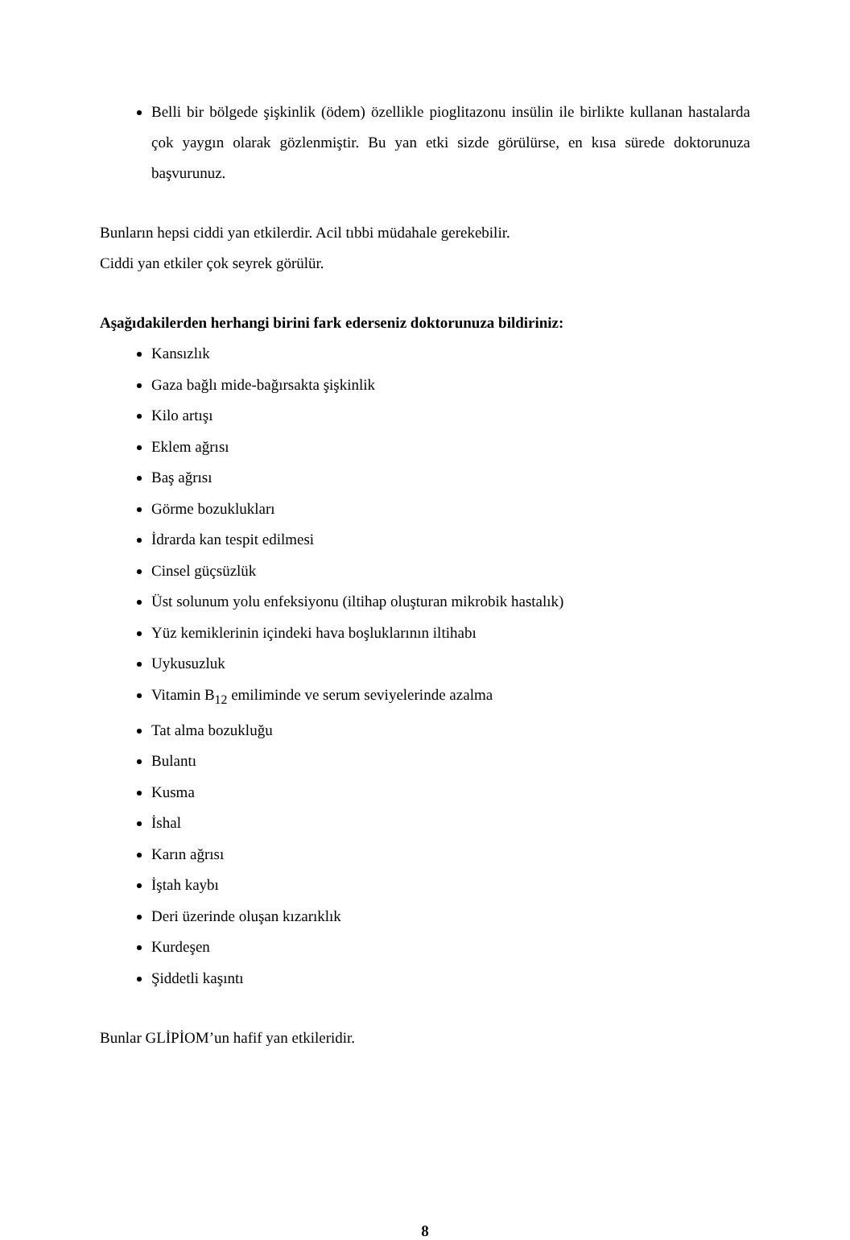Belli bir bölgede şişkinlik (ödem) özellikle pioglitazonu insülin ile birlikte kullanan hastalarda çok yaygın olarak gözlenmiştir. Bu yan etki sizde görülürse, en kısa sürede doktorunuza başvurunuz.
Bunların hepsi ciddi yan etkilerdir. Acil tıbbi müdahale gerekebilir.
Ciddi yan etkiler çok seyrek görülür.
Aşağıdakilerden herhangi birini fark ederseniz doktorunuza bildiriniz:
Kansızlık
Gaza bağlı mide-bağırsakta şişkinlik
Kilo artışı
Eklem ağrısı
Baş ağrısı
Görme bozuklukları
İdrarda kan tespit edilmesi
Cinsel güçsüzlük
Üst solunum yolu enfeksiyonu (iltihap oluşturan mikrobik hastalık)
Yüz kemiklerinin içindeki hava boşluklarının iltihabı
Uykusuzluk
Vitamin B<sub>12</sub> emiliminde ve serum seviyelerinde azalma
Tat alma bozukluğu
Bulantı
Kusma
İshal
Karın ağrısı
İştah kaybı
Deri üzerinde oluşan kızarıklık
Kurdeşen
Şiddetli kaşıntı
Bunlar GLİPİOM’un hafif yan etkileridir.
8